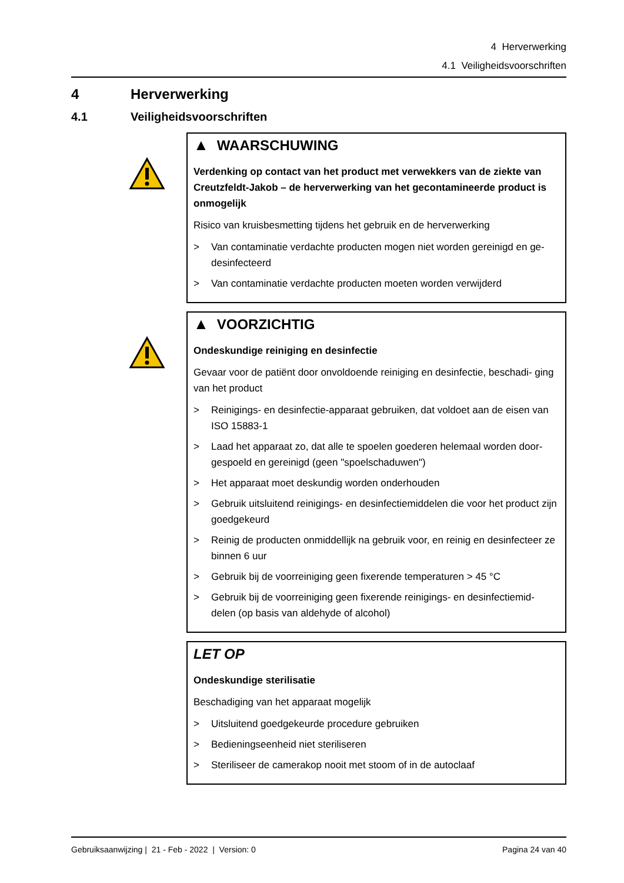4 Herverwerking
4.1 Veiligheidsvoorschriften
4 Herverwerking
4.1 Veiligheidsvoorschriften
▲ WAARSCHUWING
Verdenking op contact van het product met verwekkers van de ziekte van Creutzfeldt-Jakob – de herverwerking van het gecontamineerde product is onmogelijk
Risico van kruisbesmetting tijdens het gebruik en de herverwerking
> Van contaminatie verdachte producten mogen niet worden gereinigd en ge- desinfecteerd
> Van contaminatie verdachte producten moeten worden verwijderd
▲ VOORZICHTIG
Ondeskundige reiniging en desinfectie
Gevaar voor de patiënt door onvoldoende reiniging en desinfectie, beschadi- ging van het product
> Reinigings- en desinfectie-apparaat gebruiken, dat voldoet aan de eisen van ISO 15883-1
> Laad het apparaat zo, dat alle te spoelen goederen helemaal worden door- gespoeld en gereinigd (geen "spoelschaduwen")
> Het apparaat moet deskundig worden onderhouden
> Gebruik uitsluitend reinigings- en desinfectiemiddelen die voor het product zijn goedgekeurd
> Reinig de producten onmiddellijk na gebruik voor, en reinig en desinfecteer ze binnen 6 uur
> Gebruik bij de voorreiniging geen fixerende temperaturen > 45 °C
> Gebruik bij de voorreiniging geen fixerende reinigings- en desinfectiemid- delen (op basis van aldehyde of alcohol)
LET OP
Ondeskundige sterilisatie
Beschadiging van het apparaat mogelijk
> Uitsluitend goedgekeurde procedure gebruiken
> Bedieningseenheid niet steriliseren
> Steriliseer de camerakop nooit met stoom of in de autoclaaf
Gebruiksaanwijzing | 21 - Feb - 2022 | Version: 0 Pagina 24 van 40